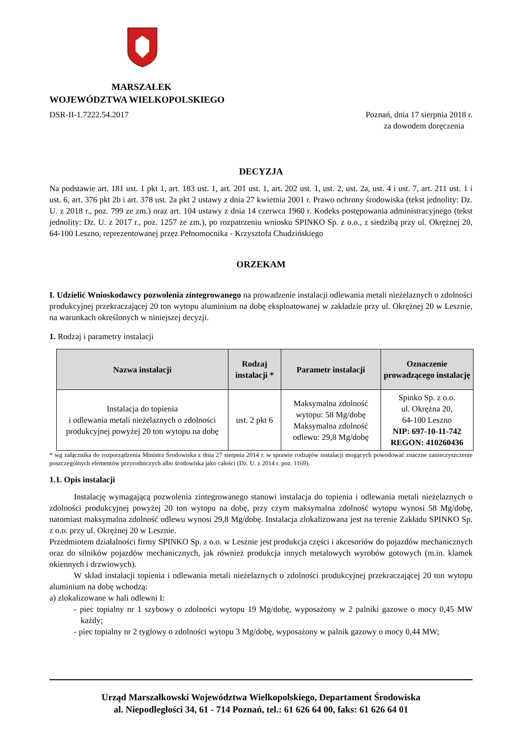MARSZAŁEK
WOJEWÓDZTWA WIELKOPOLSKIEGO
DSR-II-1.7222.54.2017 Poznań, dnia 17 sierpnia 2018 r.
za dowodem doręczenia
DECYZJA
Na podstawie art. 181 ust. 1 pkt 1, art. 183 ust. 1, art. 201 ust. 1, art. 202 ust. 1, ust. 2, ust. 2a, ust. 4 i ust. 7, art. 211 ust. 1 i ust. 6, art. 376 pkt 2b i art. 378 ust. 2a pkt 2 ustawy z dnia 27 kwietnia 2001 r. Prawo ochrony środowiska (tekst jednolity: Dz. U. z 2018 r., poz. 799 ze zm.) oraz art. 104 ustawy z dnia 14 czerwca 1960 r. Kodeks postępowania administracyjnego (tekst jednolity: Dz. U. z 2017 r., poz. 1257 ze zm.), po rozpatrzeniu wniosku SPINKO Sp. z o.o., z siedzibą przy ul. Okrężnej 20, 64-100 Leszno, reprezentowanej przez Pełnomocnika - Krzysztofa Chudzińskiego
ORZEKAM
I. Udzielić Wnioskodawcy pozwolenia zintegrowanego na prowadzenie instalacji odlewania metali nieżelaznych o zdolności produkcyjnej przekraczającej 20 ton wytopu aluminium na dobę eksploatowanej w zakładzie przy ul. Okrężnej 20 w Lesznie, na warunkach określonych w niniejszej decyzji.
1. Rodzaj i parametry instalacji
| Nazwa instalacji | Rodzaj instalacji * | Parametr instalacji | Oznaczenie prowadzącego instalację |
| --- | --- | --- | --- |
| Instalacja do topienia i odlewania metali nieżelaznych o zdolności produkcyjnej powyżej 20 ton wytopu na dobę | ust. 2 pkt 6 | Maksymalna zdolność wytopu: 58 Mg/dobę Maksymalna zdolność odlewu: 29,8 Mg/dobę | Spinko Sp. z o.o. ul. Okrężna 20, 64-100 Leszno NIP: 697-10-11-742 REGON: 410260436 |
* wg załącznika do rozporządzenia Ministra Środowiska z dnia 27 sierpnia 2014 r. w sprawie rodzajów instalacji mogących powodować znaczne zanieczyszczenie poszczególnych elementów przyrodniczych albo środowiska jako całości (Dz. U. z 2014 r. poz. 1169).
1.1. Opis instalacji
Instalację wymagającą pozwolenia zintegrowanego stanowi instalacja do topienia i odlewania metali nieżelaznych o zdolności produkcyjnej powyżej 20 ton wytopu na dobę, przy czym maksymalna zdolność wytopu wynosi 58 Mg/dobę, natomiast maksymalna zdolność odlewu wynosi 29,8 Mg/dobę. Instalacja zlokalizowana jest na terenie Zakładu SPINKO Sp. z o.o. przy ul. Okrężnej 20 w Lesznie.
Przedmiotem działalności firmy SPINKO Sp. z o.o. w Lesznie jest produkcja części i akcesoriów do pojazdów mechanicznych oraz do silników pojazdów mechanicznych, jak również produkcja innych metalowych wyrobów gotowych (m.in. klamek okiennych i drzwiowych).
W skład instalacji topienia i odlewania metali nieżelaznych o zdolności produkcyjnej przekraczającej 20 ton wytopu aluminium na dobę wchodzą:
a) zlokalizowane w hali odlewni I:
- piec topialny nr 1 szybowy o zdolności wytopu 19 Mg/dobę, wyposażony w 2 palniki gazowe o mocy 0,45 MW każdy;
- piec topialny nr 2 tyglowy o zdolności wytopu 3 Mg/dobę, wyposażony w palnik gazowy o mocy 0,44 MW;
Urząd Marszałkowski Województwa Wielkopolskiego, Departament Środowiska
al. Niepodległości 34, 61 - 714 Poznań, tel.: 61 626 64 00, faks: 61 626 64 01